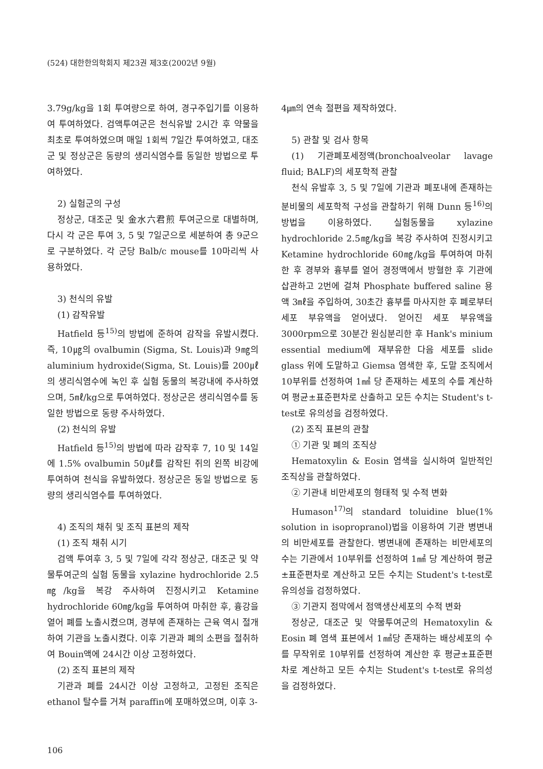(524) 대한한의학회지 제23권 제3호(2002년 9월)
3.79g/kg을 1회 투여량으로 하여, 경구주입기를 이용하여 투여하였다. 검액투여군은 천식유발 2시간 후 약물을 최초로 투여하였으며 매일 1회씩 7일간 투여하였고, 대조군 및 정상군은 동량의 생리식염수를 동일한 방법으로 투여하였다.
2) 실험군의 구성
정상군, 대조군 및 金水六君煎 투여군으로 대별하며, 다시 각 군은 투여 3, 5 및 7일군으로 세분하여 총 9군으로 구분하였다. 각 군당 Balb/c mouse를 10마리씩 사용하였다.
3) 천식의 유발
(1) 감작유발
Hatfield 등<sup>15)</sup>의 방법에 준하여 감작을 유발시켰다. 즉, 10㎍의 ovalbumin (Sigma, St. Louis)과 9㎎의 aluminium hydroxide(Sigma, St. Louis)를 200㎕의 생리식염수에 녹인 후 실험 동물의 복강내에 주사하였으며, 5㎖/kg으로 투여하였다. 정상군은 생리식염수를 동일한 방법으로 동량 주사하였다.
(2) 천식의 유발
Hatfield 등<sup>15)</sup>의 방법에 따라 감작후 7, 10 및 14일에 1.5% ovalbumin 50㎕를 감작된 쥐의 왼쪽 비강에 투여하여 천식을 유발하였다. 정상군은 동일 방법으로 동량의 생리식염수를 투여하였다.
4) 조직의 채취 및 조직 표본의 제작
(1) 조직 채취 시기
검액 투여후 3, 5 및 7일에 각각 정상군, 대조군 및 약물투여군의 실험 동물을 xylazine hydrochloride 2.5 ㎎/kg을 복강 주사하여 진정시키고 Ketamine hydrochloride 60㎎/kg을 투여하여 마취한 후, 흉강을 열어 폐를 노출시켰으며, 경부에 존재하는 근육 역시 절개하여 기관을 노출시켰다. 이후 기관과 폐의 소편을 절취하여 Bouin액에 24시간 이상 고정하였다.
(2) 조직 표본의 제작
기관과 폐를 24시간 이상 고정하고, 고정된 조직은 ethanol 탈수를 거쳐 paraffin에 포매하였으며, 이후 3-
4㎛의 연속 절편을 제작하였다.
5) 관찰 및 검사 항목
(1) 기관폐포세정액(bronchoalveolar lavage fluid; BALF)의 세포학적 관찰
천식 유발후 3, 5 및 7일에 기관과 폐포내에 존재하는 분비물의 세포학적 구성을 관찰하기 위해 Dunn 등<sup>16)</sup>의 방법을 이용하였다. 실험동물을 xylazine hydrochloride 2.5㎎/kg을 복강 주사하여 진정시키고 Ketamine hydrochloride 60㎎/kg을 투여하여 마취한 후 경부와 흉부를 열어 경정맥에서 방혈한 후 기관에 삽관하고 2번에 걸쳐 Phosphate buffered saline 용액 3㎖을 주입하여, 30초간 흉부를 마사지한 후 폐로부터 세포 부유액을 얻어냈다. 얻어진 세포 부유액을 3000rpm으로 30분간 원심분리한 후 Hank's minium essential medium에 재부유한 다음 세포를 slide glass 위에 도말하고 Giemsa 염색한 후, 도말 조직에서 10부위를 선정하여 1㎟ 당 존재하는 세포의 수를 계산하여 평균±표준편차로 산출하고 모든 수치는 Student's t-test로 유의성을 검정하였다.
(2) 조직 표본의 관찰
① 기관 및 폐의 조직상
Hematoxylin & Eosin 염색을 실시하여 일반적인 조직상을 관찰하였다.
② 기관내 비만세포의 형태적 및 수적 변화
Humason<sup>17)</sup>의 standard toluidine blue(1% solution in isopropranol)법을 이용하여 기관 병변내의 비만세포를 관찰한다. 병변내에 존재하는 비만세포의 수는 기관에서 10부위를 선정하여 1㎟ 당 계산하여 평균±표준편차로 계산하고 모든 수치는 Student's t-test로 유의성을 검정하였다.
③ 기관지 점막에서 점액생산세포의 수적 변화
정상군, 대조군 및 약물투여군의 Hematoxylin & Eosin 폐 염색 표본에서 1㎟당 존재하는 배상세포의 수를 무작위로 10부위를 선정하여 계산한 후 평균±표준편차로 계산하고 모든 수치는 Student's t-test로 유의성을 검정하였다.
106